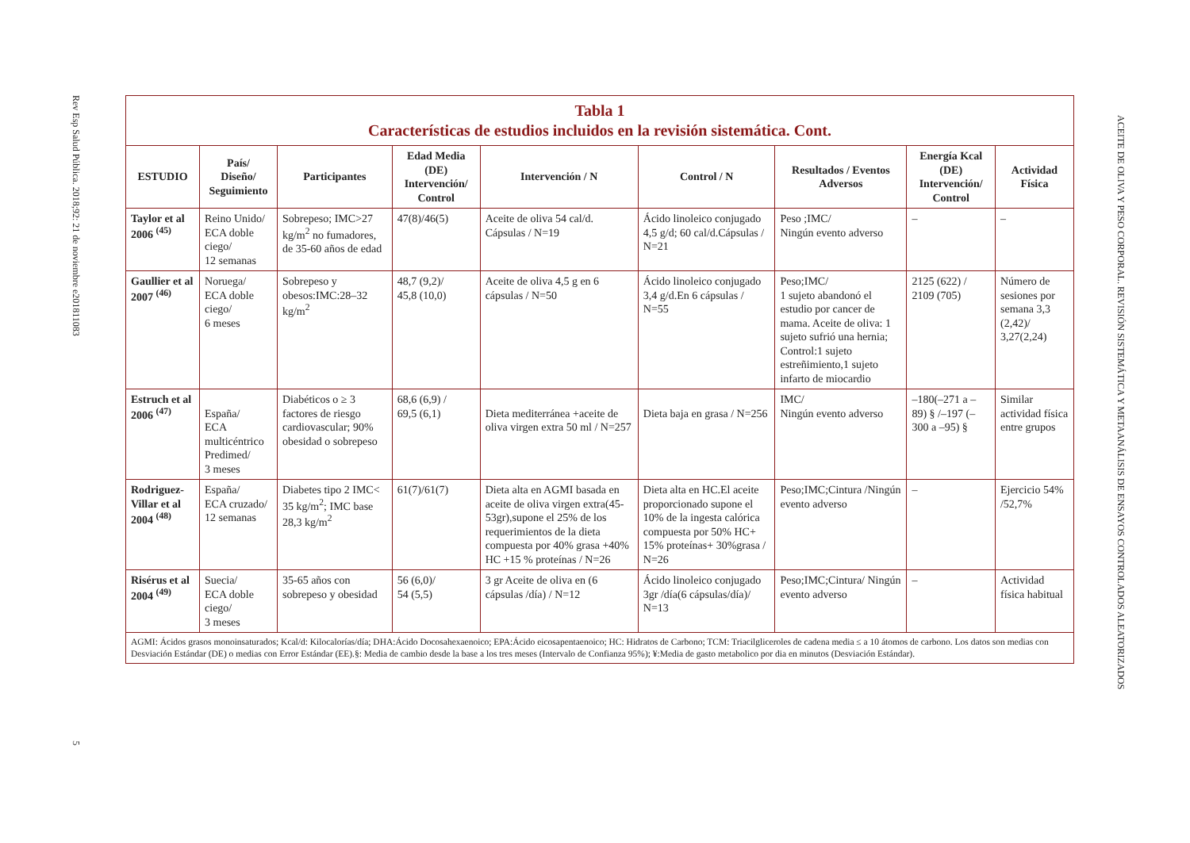Rev Esp Salud Pública. 2018;92: 21 de noviembre e201811083 5
ACEITE DE OLIVA Y PESO CORPORAL. REVISIÓN SISTEMÁTICA Y METAANÁLISIS DE ENSAYOS CONTROLADOS ALEATORIZADOS
| Tabla 1 Características de estudios incluidos en la revisión sistemática. Cont. | | | | | | | | |
| ESTUDIO | País/ Diseño/ Seguimiento | Participantes | Edad Media (DE) Intervención/ Control | Intervención / N | Control / N | Resultados / Eventos Adversos | Energía Kcal (DE) Intervención/ Control | Actividad Física |
| Taylor et al 2006 <sup>(45)</sup> | Reino Unido/ ECA doble ciego/ 12 semanas | Sobrepeso; IMC>27 kg/m<sup>2</sup> no fumadores, de 35-60 años de edad | 47(8)/46(5) | Aceite de oliva 54 cal/d. Cápsulas / N=19 | Ácido linoleico conjugado 4,5 g/d; 60 cal/d.Cápsulas / N=21 | Peso ;IMC/ Ningún evento adverso | – | – |
| Gaullier et al 2007 <sup>(46)</sup> | Noruega/ ECA doble ciego/ 6 meses | Sobrepeso y obesos:IMC:28–32 kg/m<sup>2</sup> | 48,7 (9,2)/ 45,8 (10,0) | Aceite de oliva 4,5 g en 6 cápsulas / N=50 | Ácido linoleico conjugado 3,4 g/d.En 6 cápsulas / N=55 | Peso;IMC/ 1 sujeto abandonó el estudio por cancer de mama. Aceite de oliva: 1 sujeto sufrió una hernia; Control:1 sujeto estreñimiento,1 sujeto infarto de miocardio | 2125 (622) / 2109 (705) | Número de sesiones por semana 3,3 (2,42)/ 3,27(2,24) |
| Estruch et al 2006 <sup>(47)</sup> | España/ ECA multicéntrico Predimed/ 3 meses | Diabéticos o ≥ 3 factores de riesgo cardiovascular; 90% obesidad o sobrepeso | 68,6 (6,9) / 69,5 (6,1) | Dieta mediterránea +aceite de oliva virgen extra 50 ml / N=257 | Dieta baja en grasa / N=256 | IMC/ Ningún evento adverso | –180(–271 a –89) § /–197 (–300 a –95) § | Similar actividad física entre grupos |
| Rodriguez-Villar et al 2004 <sup>(48)</sup> | España/ ECA cruzado/ 12 semanas | Diabetes tipo 2 IMC< 35 kg/m<sup>2</sup>; IMC base 28,3 kg/m<sup>2</sup> | 61(7)/61(7) | Dieta alta en AGMI basada en aceite de oliva virgen extra(45-53gr),supone el 25% de los requerimientos de la dieta compuesta por 40% grasa +40% HC +15 % proteínas / N=26 | Dieta alta en HC.El aceite proporcionado supone el 10% de la ingesta calórica compuesta por 50% HC+ 15% proteínas+ 30%grasa / N=26 | Peso;IMC;Cintura /Ningún evento adverso | – | Ejercicio 54% /52,7% |
| Risérus et al 2004 <sup>(49)</sup> | Suecia/ ECA doble ciego/ 3 meses | 35-65 años con sobrepeso y obesidad | 56 (6,0)/ 54 (5,5) | 3 gr Aceite de oliva en (6 cápsulas /día) / N=12 | Ácido linoleico conjugado 3gr /día(6 cápsulas/día)/ N=13 | Peso;IMC;Cintura/ Ningún evento adverso | – | Actividad física habitual |
| AGMI: Ácidos grasos monoinsaturados; Kcal/d: Kilocalorías/día; DHA:Ácido Docosahexaenoico; EPA:Ácido eicosapentaenoico; HC: Hidratos de Carbono; TCM: Triacilgliceroles de cadena media ≤ a 10 átomos de carbono. Los datos son medias con Desviación Estándar (DE) o medias con Error Estándar (EE).§: Media de cambio desde la base a los tres meses (Intervalo de Confianza 95%); ¥:Media de gasto metabolico por dia en minutos (Desviación Estándar). | | | | | | | | |